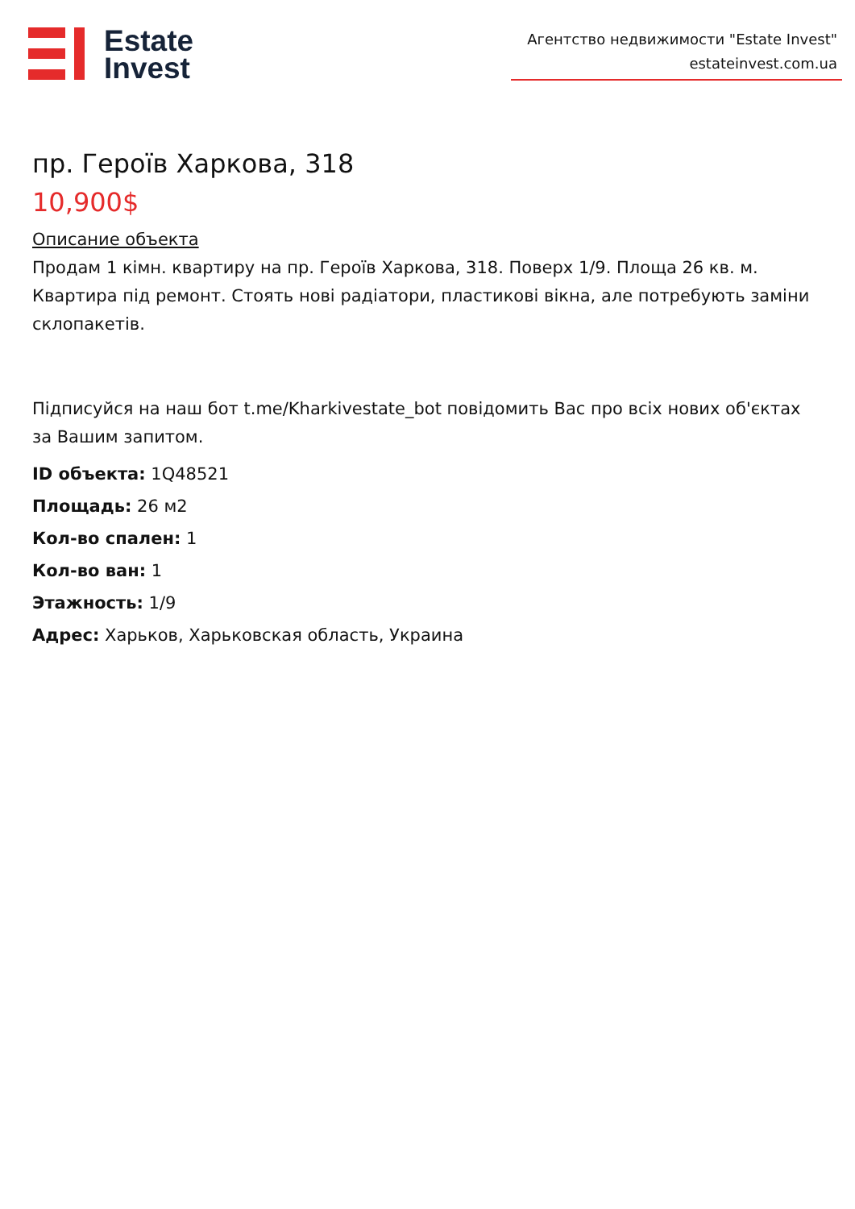Estate
Invest
Агентство недвижимости "Estate Invest"
estateinvest.com.ua
пр. Героїв Харкова, 318
10,900$
Описание объекта
Продам 1 кімн. квартиру на пр. Героїв Харкова, 318. Поверх 1/9. Площа 26 кв. м. Квартира під ремонт. Стоять нові радіатори, пластикові вікна, але потребують заміни склопакетів.
Підписуйся на наш бот t.me/Kharkivestate_bot повідомить Вас про всіх нових об'єктах за Вашим запитом.
ID объекта: 1Q48521
Площадь: 26 м2
Кол-во спален: 1
Кол-во ван: 1
Этажность: 1/9
Адрес: Харьков, Харьковская область, Украина